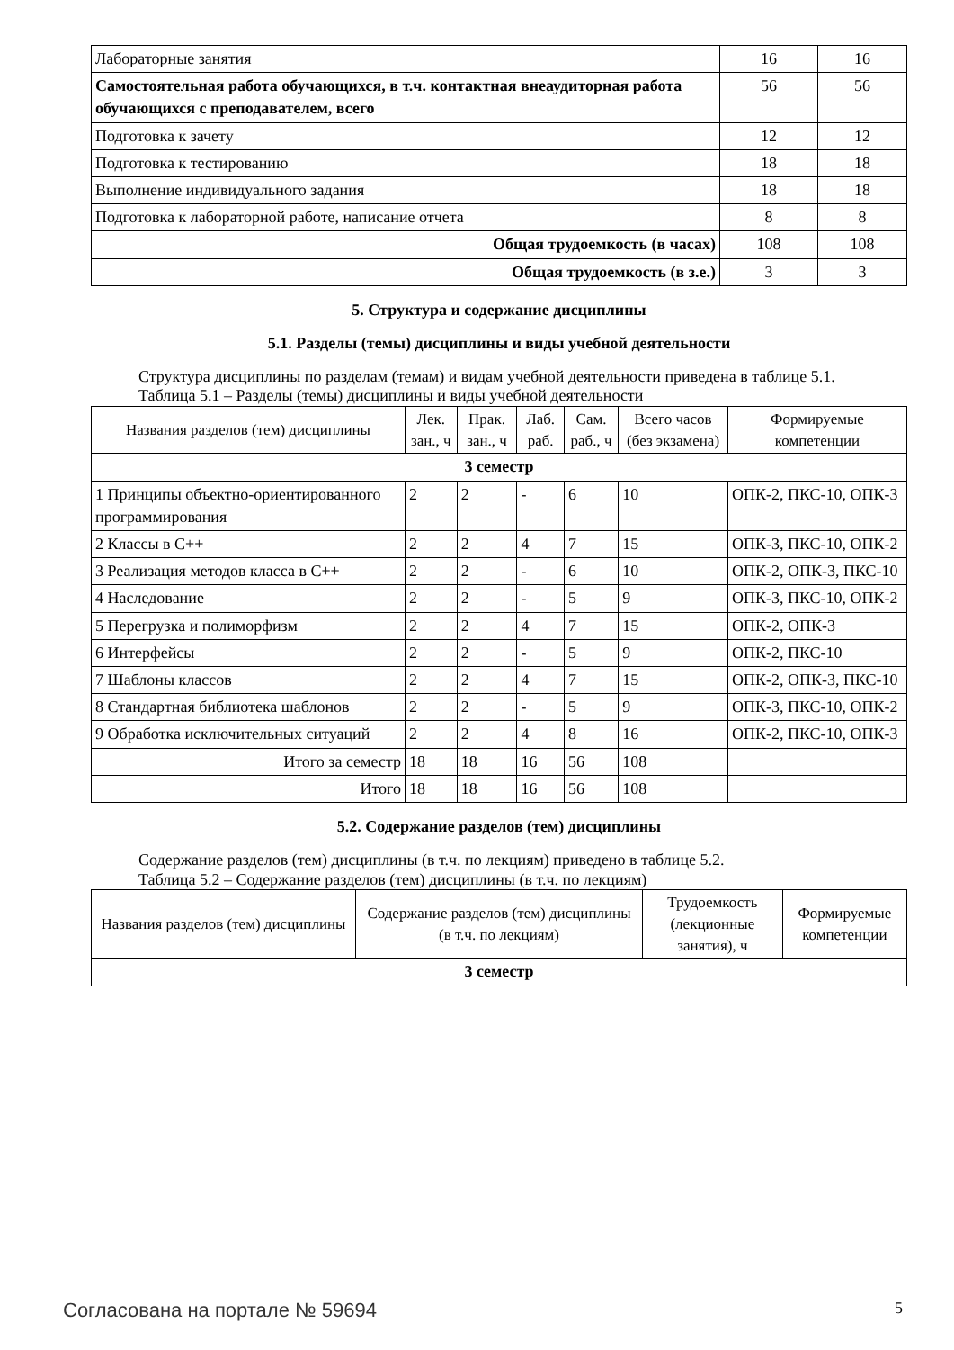| Лабораторные занятия | 16 | 16 |
| Самостоятельная работа обучающихся, в т.ч. контактная внеаудиторная работа обучающихся с преподавателем, всего | 56 | 56 |
| Подготовка к зачету | 12 | 12 |
| Подготовка к тестированию | 18 | 18 |
| Выполнение индивидуального задания | 18 | 18 |
| Подготовка к лабораторной работе, написание отчета | 8 | 8 |
| Общая трудоемкость (в часах) | 108 | 108 |
| Общая трудоемкость (в з.е.) | 3 | 3 |
5. Структура и содержание дисциплины
5.1. Разделы (темы) дисциплины и виды учебной деятельности
Структура дисциплины по разделам (темам) и видам учебной деятельности приведена в таблице 5.1.
Таблица 5.1 – Разделы (темы) дисциплины и виды учебной деятельности
| Названия разделов (тем) дисциплины | Лек. зан., ч | Прак. зан., ч | Лаб. раб. | Сам. раб., ч | Всего часов (без экзамена) | Формируемые компетенции |
| --- | --- | --- | --- | --- | --- | --- |
| 3 семестр | | | | | | |
| 1 Принципы объектно-ориентированного программирования | 2 | 2 | - | 6 | 10 | ОПК-2, ПКС-10, ОПК-3 |
| 2 Классы в C++ | 2 | 2 | 4 | 7 | 15 | ОПК-3, ПКС-10, ОПК-2 |
| 3 Реализация методов класса в C++ | 2 | 2 | - | 6 | 10 | ОПК-2, ОПК-3, ПКС-10 |
| 4 Наследование | 2 | 2 | - | 5 | 9 | ОПК-3, ПКС-10, ОПК-2 |
| 5 Перегрузка и полиморфизм | 2 | 2 | 4 | 7 | 15 | ОПК-2, ОПК-3 |
| 6 Интерфейсы | 2 | 2 | - | 5 | 9 | ОПК-2, ПКС-10 |
| 7 Шаблоны классов | 2 | 2 | 4 | 7 | 15 | ОПК-2, ОПК-3, ПКС-10 |
| 8 Стандартная библиотека шаблонов | 2 | 2 | - | 5 | 9 | ОПК-3, ПКС-10, ОПК-2 |
| 9 Обработка исключительных ситуаций | 2 | 2 | 4 | 8 | 16 | ОПК-2, ПКС-10, ОПК-3 |
| Итого за семестр | 18 | 18 | 16 | 56 | 108 | |
| Итого | 18 | 18 | 16 | 56 | 108 | |
5.2. Содержание разделов (тем) дисциплины
Содержание разделов (тем) дисциплины (в т.ч. по лекциям) приведено в таблице 5.2.
Таблица 5.2 – Содержание разделов (тем) дисциплины (в т.ч. по лекциям)
| Названия разделов (тем) дисциплины | Содержание разделов (тем) дисциплины (в т.ч. по лекциям) | Трудоемкость (лекционные занятия), ч | Формируемые компетенции |
| --- | --- | --- | --- |
| 3 семестр | | | |
Согласована на портале № 59694 5